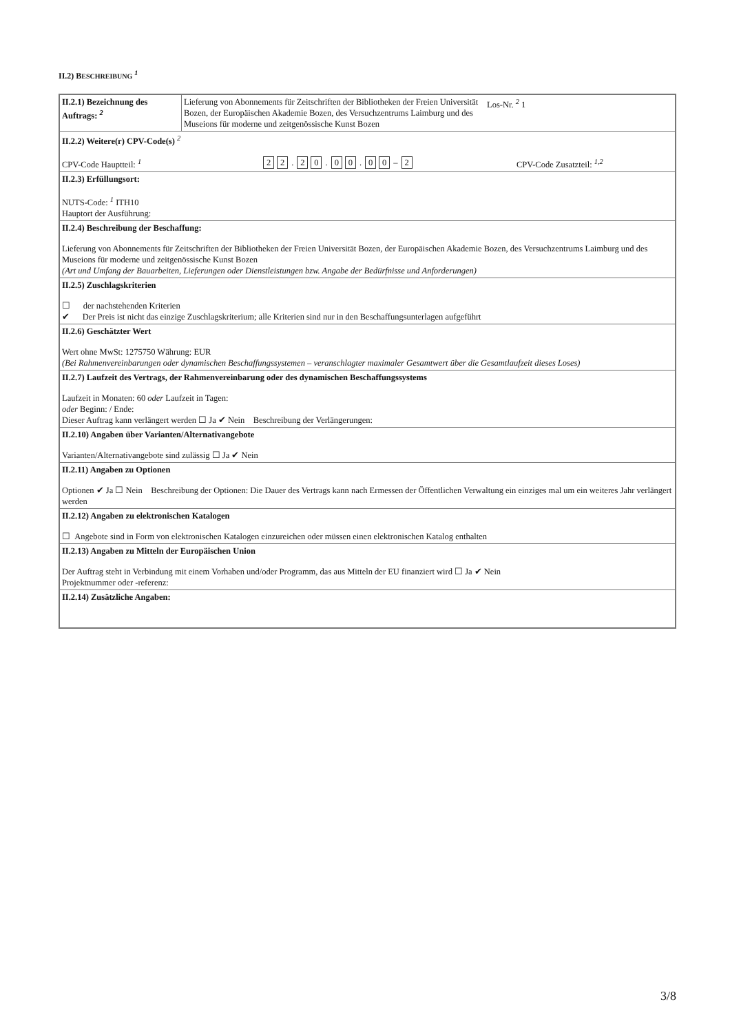II.2) BESCHREIBUNG <sup>1</sup>
| II.2.1) Bezeichnung des Auftrags: <sup>2</sup> | Lieferung von Abonnements für Zeitschriften der Bibliotheken der Freien Universität Bozen, der Europäischen Akademie Bozen, des Versuchzentrums Laimburg und des Museions für moderne und zeitgenössische Kunst Bozen Los-Nr. <sup>2</sup> 1 |
| II.2.2) Weitere(r) CPV-Code(s) <sup>2</sup> CPV-Code Hauptteil: <sup>1</sup> 2 2 . 2 0 . 0 0 . 0 0 – 2 CPV-Code Zusatzteil: <sup>1,2</sup> | |
| II.2.3) Erfüllungsort: NUTS-Code: <sup>1</sup> ITH10 Hauptort der Ausführung: | |
| II.2.4) Beschreibung der Beschaffung: Lieferung von Abonnements für Zeitschriften der Bibliotheken der Freien Universität Bozen, der Europäischen Akademie Bozen, des Versuchzentrums Laimburg und des Museions für moderne und zeitgenössische Kunst Bozen (Art und Umfang der Bauarbeiten, Lieferungen oder Dienstleistungen bzw. Angabe der Bedürfnisse und Anforderungen) | |
| II.2.5) Zuschlagskriterien ☐ der nachstehenden Kriterien ✔ Der Preis ist nicht das einzige Zuschlagskriterium; alle Kriterien sind nur in den Beschaffungsunterlagen aufgeführt | |
| II.2.6) Geschätzter Wert Wert ohne MwSt: 1275750 Währung: EUR (Bei Rahmenvereinbarungen oder dynamischen Beschaffungssystemen – veranschlagter maximaler Gesamtwert über die Gesamtlaufzeit dieses Loses) | |
| II.2.7) Laufzeit des Vertrags, der Rahmenvereinbarung oder des dynamischen Beschaffungssystems Laufzeit in Monaten: 60 oder Laufzeit in Tagen: oder Beginn: / Ende: Dieser Auftrag kann verlängert werden ☐ Ja ✔ Nein Beschreibung der Verlängerungen: | |
| II.2.10) Angaben über Varianten/Alternativangebote Varianten/Alternativangebote sind zulässig ☐ Ja ✔ Nein | |
| II.2.11) Angaben zu Optionen Optionen ✔ Ja ☐ Nein Beschreibung der Optionen: Die Dauer des Vertrags kann nach Ermessen der Öffentlichen Verwaltung ein einziges mal um ein weiteres Jahr verlängert werden | |
| II.2.12) Angaben zu elektronischen Katalogen ☐ Angebote sind in Form von elektronischen Katalogen einzureichen oder müssen einen elektronischen Katalog enthalten | |
| II.2.13) Angaben zu Mitteln der Europäischen Union Der Auftrag steht in Verbindung mit einem Vorhaben und/oder Programm, das aus Mitteln der EU finanziert wird ☐ Ja ✔ Nein Projektnummer oder -referenz: | |
| II.2.14) Zusätzliche Angaben: | |
3/8